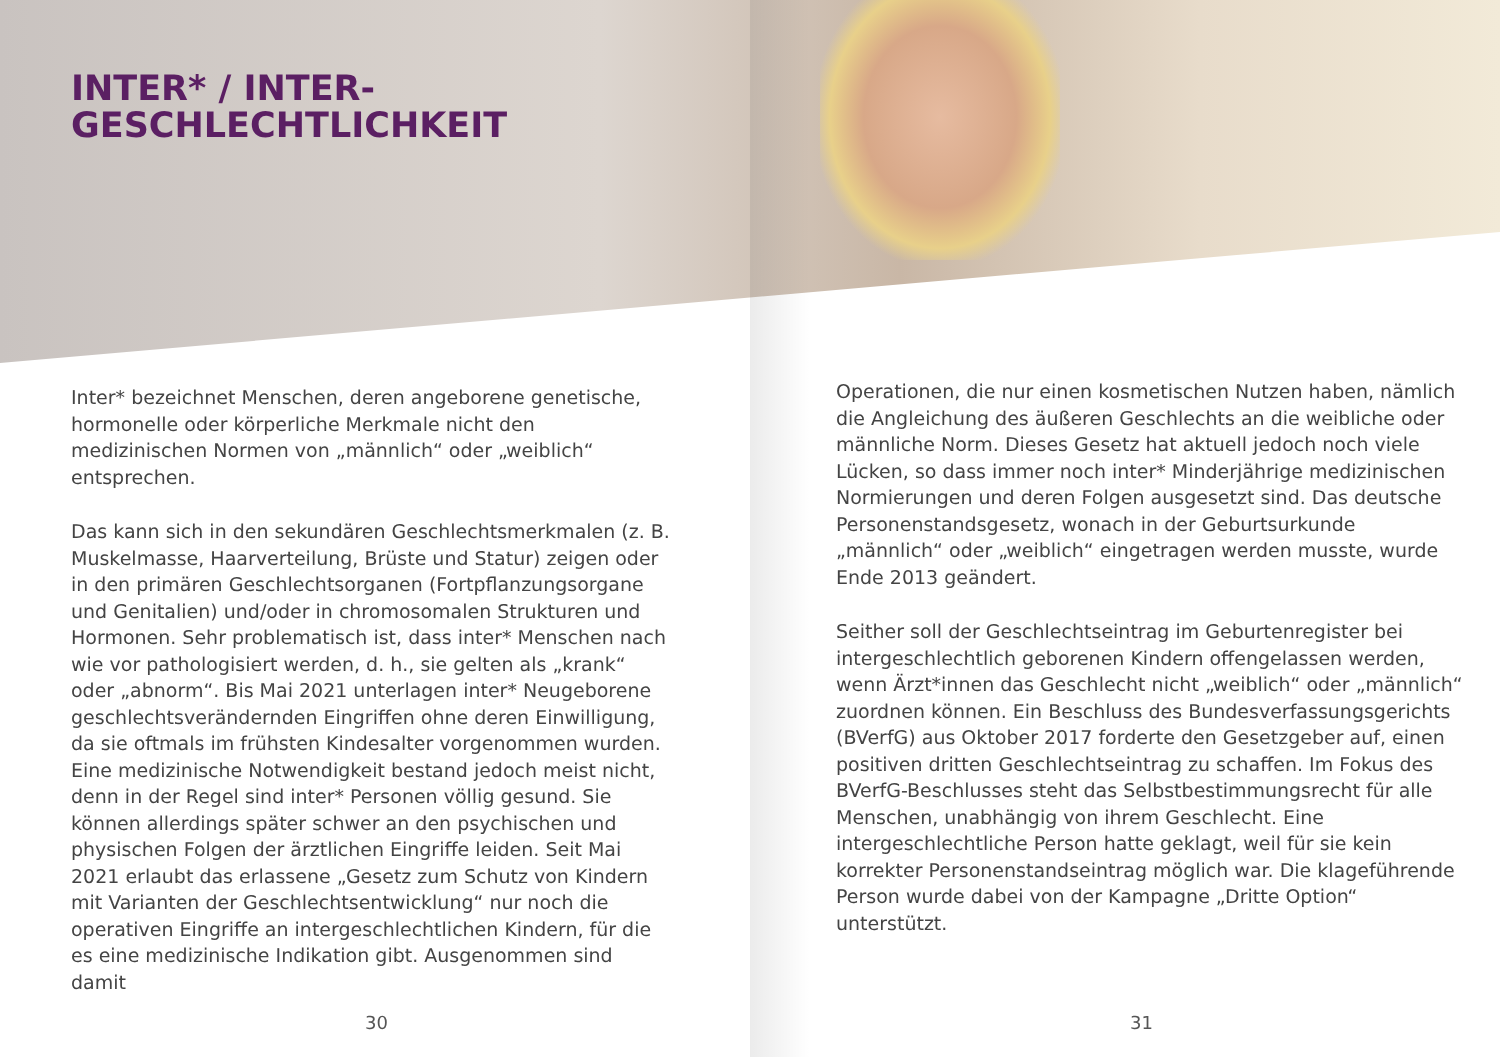INTER* / INTER-
GESCHLECHTLICHKEIT
Inter* bezeichnet Menschen, deren angeborene genetische, hormonelle oder körperliche Merkmale nicht den medizinischen Normen von „männlich“ oder „weiblich“ entsprechen.
Das kann sich in den sekundären Geschlechtsmerkmalen (z. B. Muskelmasse, Haarverteilung, Brüste und Statur) zeigen oder in den primären Geschlechtsorganen (Fortpflanzungsorgane und Genitalien) und/oder in chromosomalen Strukturen und Hormonen. Sehr problematisch ist, dass inter* Menschen nach wie vor pathologisiert werden, d. h., sie gelten als „krank“ oder „abnorm“. Bis Mai 2021 unterlagen inter* Neugeborene geschlechts­verändernden Eingriffen ohne deren Einwilligung, da sie oftmals im frühsten Kindesalter vorgenommen wurden. Eine medizinische Notwendigkeit bestand jedoch meist nicht, denn in der Regel sind inter* Personen völlig gesund. Sie können allerdings später schwer an den psychischen und physischen Folgen der ärztlichen Eingriffe leiden. Seit Mai 2021 erlaubt das erlassene „Gesetz zum Schutz von Kindern mit Varianten der Geschlechtsentwicklung“ nur noch die operativen Eingriffe an intergeschlechtlichen Kindern, für die es eine medizinische Indikation gibt. Ausgenommen sind damit
30
Operationen, die nur einen kosmetischen Nutzen haben, nämlich die Angleichung des äußeren Geschlechts an die weibliche oder männliche Norm. Dieses Gesetz hat aktuell jedoch noch viele Lücken, so dass immer noch inter* Minderjährige medizinischen Normierungen und deren Folgen ausgesetzt sind. Das deutsche Personenstandsgesetz, wonach in der Geburtsurkunde „männlich“ oder „weiblich“ eingetragen werden musste, wurde Ende 2013 geändert.
Seither soll der Geschlechtseintrag im Geburtenregister bei intergeschlechtlich geborenen Kindern offengelassen werden, wenn Ärzt*innen das Geschlecht nicht „weiblich“ oder „männlich“ zuordnen können. Ein Beschluss des Bundesverfassungsgerichts (BVerfG) aus Oktober 2017 forderte den Gesetzgeber auf, einen positiven dritten Geschlechtseintrag zu schaffen. Im Fokus des BVerfG-Beschlusses steht das Selbstbestimmungsrecht für alle Menschen, unabhängig von ihrem Geschlecht. Eine intergeschlechtliche Person hatte geklagt, weil für sie kein korrekter Personenstandseintrag möglich war. Die klageführende Person wurde dabei von der Kampagne „Dritte Option“ unterstützt.
31